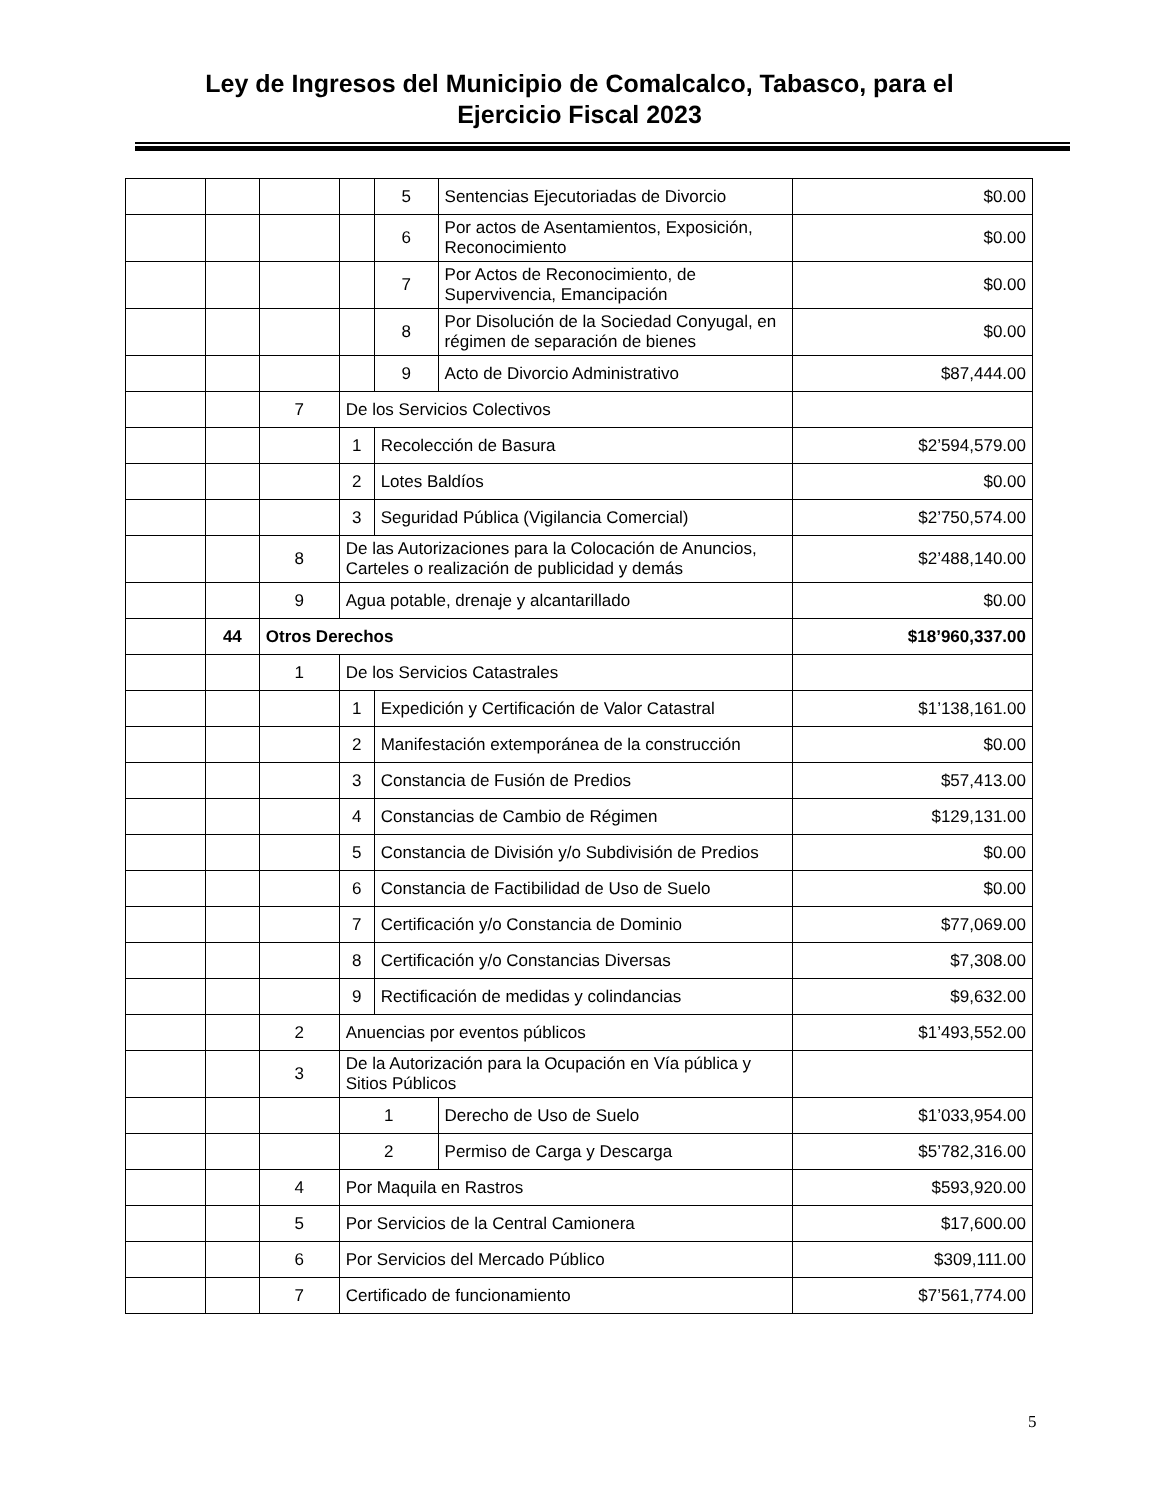Ley de Ingresos del Municipio de Comalcalco, Tabasco, para el
Ejercicio Fiscal 2023
| | | | | 5 | Sentencias Ejecutoriadas de Divorcio | $0.00 |
| | | | | 6 | Por actos de Asentamientos, Exposición, Reconocimiento | $0.00 |
| | | | | 7 | Por Actos de Reconocimiento, de Supervivencia, Emancipación | $0.00 |
| | | | | 8 | Por Disolución de la Sociedad Conyugal, en régimen de separación de bienes | $0.00 |
| | | | | 9 | Acto de Divorcio Administrativo | $87,444.00 |
| | | 7 | De los Servicios Colectivos | | | |
| | | | 1 | Recolección de Basura | | $2’594,579.00 |
| | | | 2 | Lotes Baldíos | | $0.00 |
| | | | 3 | Seguridad Pública (Vigilancia Comercial) | | $2’750,574.00 |
| | | 8 | De las Autorizaciones para la Colocación de Anuncios, Carteles o realización de publicidad y demás | | | $2’488,140.00 |
| | | 9 | Agua potable, drenaje y alcantarillado | | | $0.00 |
| | 44 | Otros Derechos | | | | $18’960,337.00 |
| | | 1 | De los Servicios Catastrales | | | |
| | | | 1 | Expedición y Certificación de Valor Catastral | | $1’138,161.00 |
| | | | 2 | Manifestación extemporánea de la construcción | | $0.00 |
| | | | 3 | Constancia de Fusión de Predios | | $57,413.00 |
| | | | 4 | Constancias de Cambio de Régimen | | $129,131.00 |
| | | | 5 | Constancia de División y/o Subdivisión de Predios | | $0.00 |
| | | | 6 | Constancia de Factibilidad de Uso de Suelo | | $0.00 |
| | | | 7 | Certificación y/o Constancia de Dominio | | $77,069.00 |
| | | | 8 | Certificación y/o Constancias Diversas | | $7,308.00 |
| | | | 9 | Rectificación de medidas y colindancias | | $9,632.00 |
| | | 2 | Anuencias por eventos públicos | | | $1’493,552.00 |
| | | 3 | De la Autorización para la Ocupación en Vía pública y Sitios Públicos | | | |
| | | | 1 | | Derecho de Uso de Suelo | $1’033,954.00 |
| | | | 2 | | Permiso de Carga y Descarga | $5’782,316.00 |
| | | 4 | Por Maquila en Rastros | | | $593,920.00 |
| | | 5 | Por Servicios de la Central Camionera | | | $17,600.00 |
| | | 6 | Por Servicios del Mercado Público | | | $309,111.00 |
| | | 7 | Certificado de funcionamiento | | | $7’561,774.00 |
5